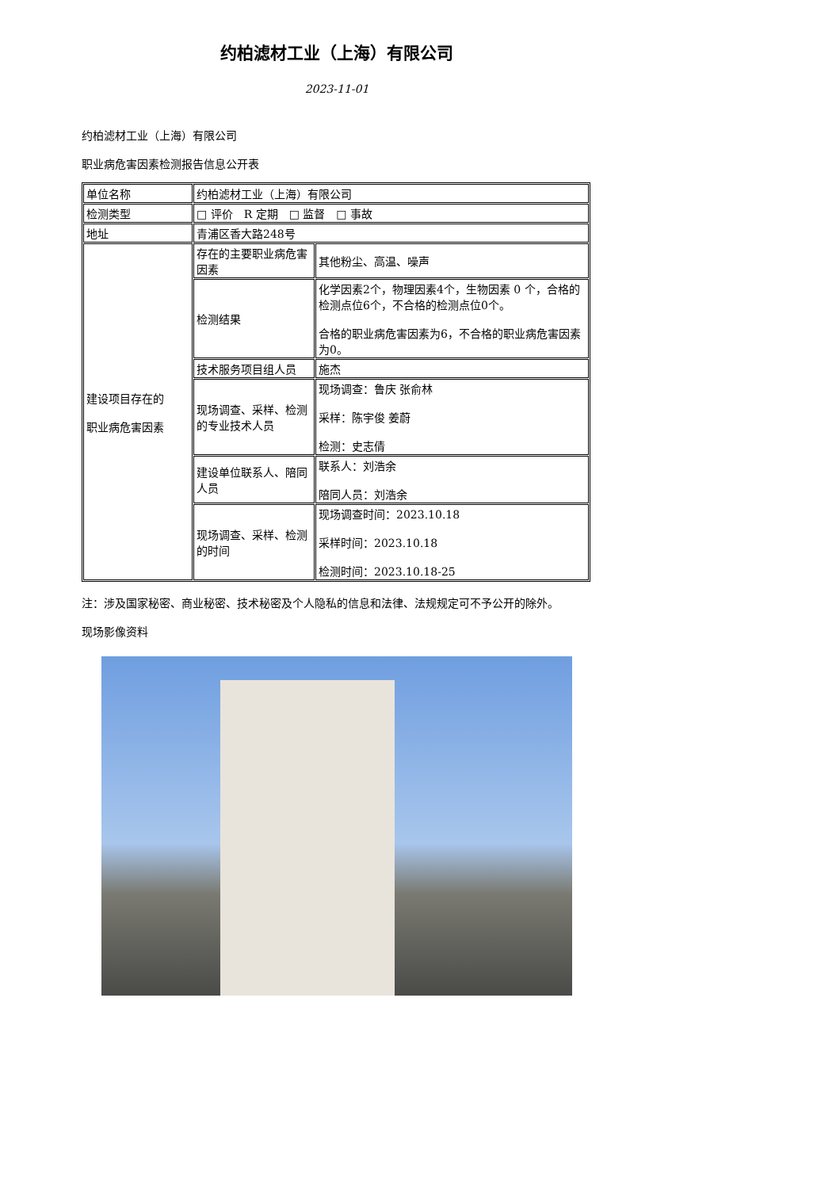约柏滤材工业（上海）有限公司
2023-11-01
约柏滤材工业（上海）有限公司
职业病危害因素检测报告信息公开表
| 单位名称 | 约柏滤材工业（上海）有限公司 | |
| 检测类型 | □ 评价 R 定期 □ 监督 □ 事故 | |
| 地址 | 青浦区香大路248号 | |
| 建设项目存在的 职业病危害因素 | 存在的主要职业病危害因素 | 其他粉尘、高温、噪声 |
| | 检测结果 | 化学因素2个，物理因素4个，生物因素 0 个，合格的检测点位6个，不合格的检测点位0个。 合格的职业病危害因素为6，不合格的职业病危害因素为0。 |
| | 技术服务项目组人员 | 施杰 |
| | 现场调查、采样、检测的专业技术人员 | 现场调查：鲁庆 张俞林 采样：陈宇俊 姜蔚 检测：史志倩 |
| | 建设单位联系人、陪同人员 | 联系人：刘浩余 陪同人员：刘浩余 |
| | 现场调查、采样、检测的时间 | 现场调查时间：2023.10.18 采样时间：2023.10.18 检测时间：2023.10.18-25 |
注：涉及国家秘密、商业秘密、技术秘密及个人隐私的信息和法律、法规规定可不予公开的除外。
现场影像资料